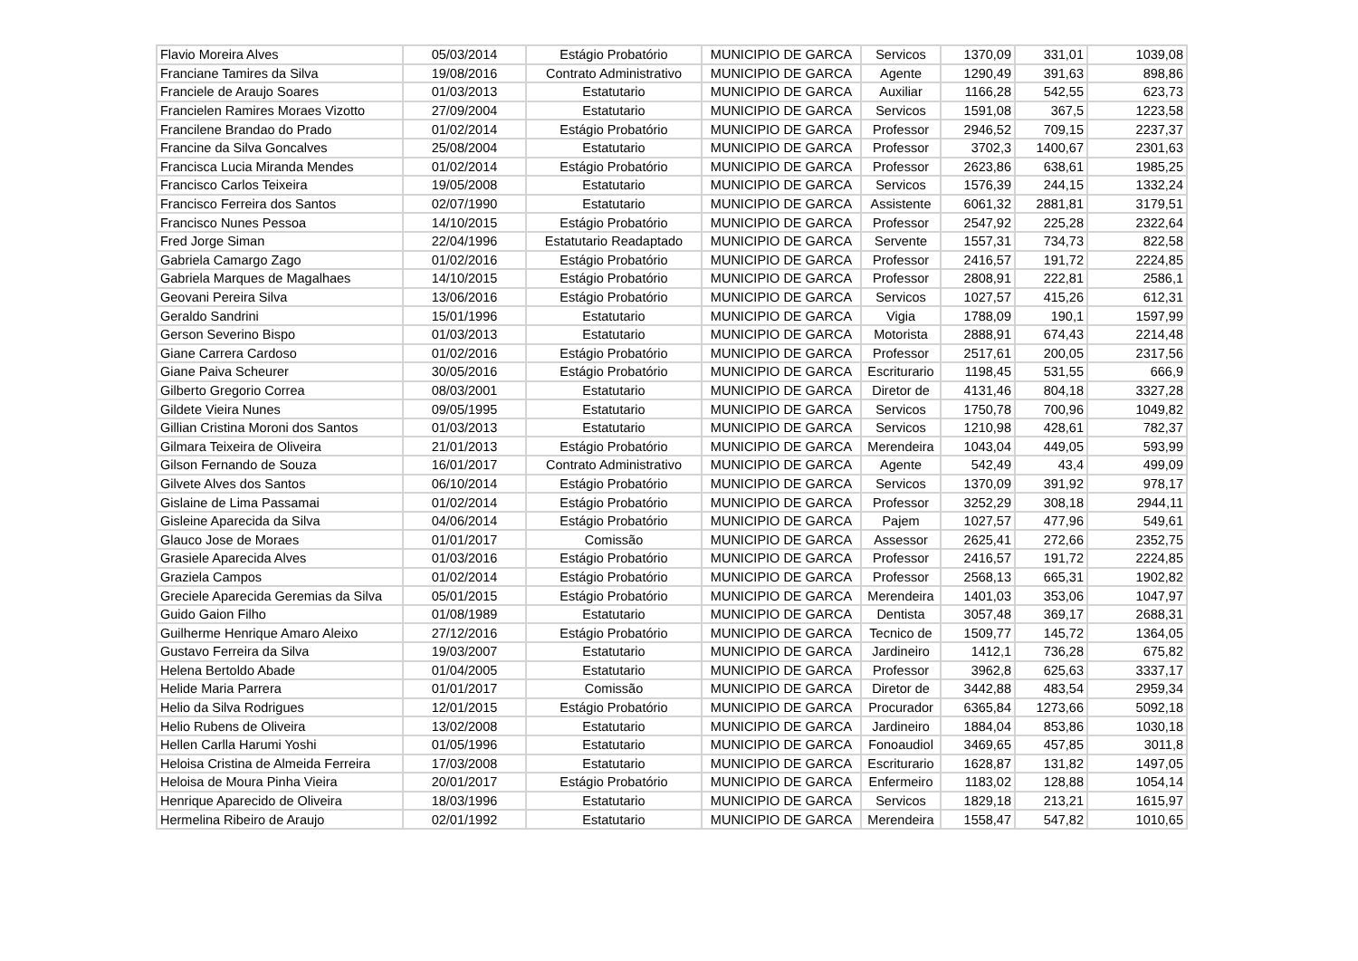| Flavio Moreira Alves | 05/03/2014 | Estágio Probatório | MUNICIPIO DE GARCA | Servicos | 1370,09 | 331,01 | 1039,08 |
| Franciane Tamires da Silva | 19/08/2016 | Contrato Administrativo | MUNICIPIO DE GARCA | Agente | 1290,49 | 391,63 | 898,86 |
| Franciele de Araujo Soares | 01/03/2013 | Estatutario | MUNICIPIO DE GARCA | Auxiliar | 1166,28 | 542,55 | 623,73 |
| Francielen Ramires Moraes Vizotto | 27/09/2004 | Estatutario | MUNICIPIO DE GARCA | Servicos | 1591,08 | 367,5 | 1223,58 |
| Francilene Brandao do Prado | 01/02/2014 | Estágio Probatório | MUNICIPIO DE GARCA | Professor | 2946,52 | 709,15 | 2237,37 |
| Francine da Silva Goncalves | 25/08/2004 | Estatutario | MUNICIPIO DE GARCA | Professor | 3702,3 | 1400,67 | 2301,63 |
| Francisca Lucia Miranda Mendes | 01/02/2014 | Estágio Probatório | MUNICIPIO DE GARCA | Professor | 2623,86 | 638,61 | 1985,25 |
| Francisco Carlos Teixeira | 19/05/2008 | Estatutario | MUNICIPIO DE GARCA | Servicos | 1576,39 | 244,15 | 1332,24 |
| Francisco Ferreira dos Santos | 02/07/1990 | Estatutario | MUNICIPIO DE GARCA | Assistente | 6061,32 | 2881,81 | 3179,51 |
| Francisco Nunes Pessoa | 14/10/2015 | Estágio Probatório | MUNICIPIO DE GARCA | Professor | 2547,92 | 225,28 | 2322,64 |
| Fred Jorge Siman | 22/04/1996 | Estatutario Readaptado | MUNICIPIO DE GARCA | Servente | 1557,31 | 734,73 | 822,58 |
| Gabriela Camargo Zago | 01/02/2016 | Estágio Probatório | MUNICIPIO DE GARCA | Professor | 2416,57 | 191,72 | 2224,85 |
| Gabriela Marques de Magalhaes | 14/10/2015 | Estágio Probatório | MUNICIPIO DE GARCA | Professor | 2808,91 | 222,81 | 2586,1 |
| Geovani Pereira Silva | 13/06/2016 | Estágio Probatório | MUNICIPIO DE GARCA | Servicos | 1027,57 | 415,26 | 612,31 |
| Geraldo Sandrini | 15/01/1996 | Estatutario | MUNICIPIO DE GARCA | Vigia | 1788,09 | 190,1 | 1597,99 |
| Gerson Severino Bispo | 01/03/2013 | Estatutario | MUNICIPIO DE GARCA | Motorista | 2888,91 | 674,43 | 2214,48 |
| Giane Carrera Cardoso | 01/02/2016 | Estágio Probatório | MUNICIPIO DE GARCA | Professor | 2517,61 | 200,05 | 2317,56 |
| Giane Paiva Scheurer | 30/05/2016 | Estágio Probatório | MUNICIPIO DE GARCA | Escriturario | 1198,45 | 531,55 | 666,9 |
| Gilberto Gregorio Correa | 08/03/2001 | Estatutario | MUNICIPIO DE GARCA | Diretor de | 4131,46 | 804,18 | 3327,28 |
| Gildete Vieira Nunes | 09/05/1995 | Estatutario | MUNICIPIO DE GARCA | Servicos | 1750,78 | 700,96 | 1049,82 |
| Gillian Cristina Moroni dos Santos | 01/03/2013 | Estatutario | MUNICIPIO DE GARCA | Servicos | 1210,98 | 428,61 | 782,37 |
| Gilmara Teixeira de Oliveira | 21/01/2013 | Estágio Probatório | MUNICIPIO DE GARCA | Merendeira | 1043,04 | 449,05 | 593,99 |
| Gilson Fernando de Souza | 16/01/2017 | Contrato Administrativo | MUNICIPIO DE GARCA | Agente | 542,49 | 43,4 | 499,09 |
| Gilvete Alves dos Santos | 06/10/2014 | Estágio Probatório | MUNICIPIO DE GARCA | Servicos | 1370,09 | 391,92 | 978,17 |
| Gislaine de Lima Passamai | 01/02/2014 | Estágio Probatório | MUNICIPIO DE GARCA | Professor | 3252,29 | 308,18 | 2944,11 |
| Gisleine Aparecida da Silva | 04/06/2014 | Estágio Probatório | MUNICIPIO DE GARCA | Pajem | 1027,57 | 477,96 | 549,61 |
| Glauco Jose de Moraes | 01/01/2017 | Comissão | MUNICIPIO DE GARCA | Assessor | 2625,41 | 272,66 | 2352,75 |
| Grasiele Aparecida Alves | 01/03/2016 | Estágio Probatório | MUNICIPIO DE GARCA | Professor | 2416,57 | 191,72 | 2224,85 |
| Graziela Campos | 01/02/2014 | Estágio Probatório | MUNICIPIO DE GARCA | Professor | 2568,13 | 665,31 | 1902,82 |
| Greciele Aparecida Geremias da Silva | 05/01/2015 | Estágio Probatório | MUNICIPIO DE GARCA | Merendeira | 1401,03 | 353,06 | 1047,97 |
| Guido Gaion Filho | 01/08/1989 | Estatutario | MUNICIPIO DE GARCA | Dentista | 3057,48 | 369,17 | 2688,31 |
| Guilherme Henrique Amaro Aleixo | 27/12/2016 | Estágio Probatório | MUNICIPIO DE GARCA | Tecnico de | 1509,77 | 145,72 | 1364,05 |
| Gustavo Ferreira da Silva | 19/03/2007 | Estatutario | MUNICIPIO DE GARCA | Jardineiro | 1412,1 | 736,28 | 675,82 |
| Helena Bertoldo Abade | 01/04/2005 | Estatutario | MUNICIPIO DE GARCA | Professor | 3962,8 | 625,63 | 3337,17 |
| Helide Maria Parrera | 01/01/2017 | Comissão | MUNICIPIO DE GARCA | Diretor de | 3442,88 | 483,54 | 2959,34 |
| Helio da Silva Rodrigues | 12/01/2015 | Estágio Probatório | MUNICIPIO DE GARCA | Procurador | 6365,84 | 1273,66 | 5092,18 |
| Helio Rubens de Oliveira | 13/02/2008 | Estatutario | MUNICIPIO DE GARCA | Jardineiro | 1884,04 | 853,86 | 1030,18 |
| Hellen Carlla Harumi Yoshi | 01/05/1996 | Estatutario | MUNICIPIO DE GARCA | Fonoaudiol | 3469,65 | 457,85 | 3011,8 |
| Heloisa Cristina de Almeida Ferreira | 17/03/2008 | Estatutario | MUNICIPIO DE GARCA | Escriturario | 1628,87 | 131,82 | 1497,05 |
| Heloisa de Moura Pinha Vieira | 20/01/2017 | Estágio Probatório | MUNICIPIO DE GARCA | Enfermeiro | 1183,02 | 128,88 | 1054,14 |
| Henrique Aparecido de Oliveira | 18/03/1996 | Estatutario | MUNICIPIO DE GARCA | Servicos | 1829,18 | 213,21 | 1615,97 |
| Hermelina Ribeiro de Araujo | 02/01/1992 | Estatutario | MUNICIPIO DE GARCA | Merendeira | 1558,47 | 547,82 | 1010,65 |